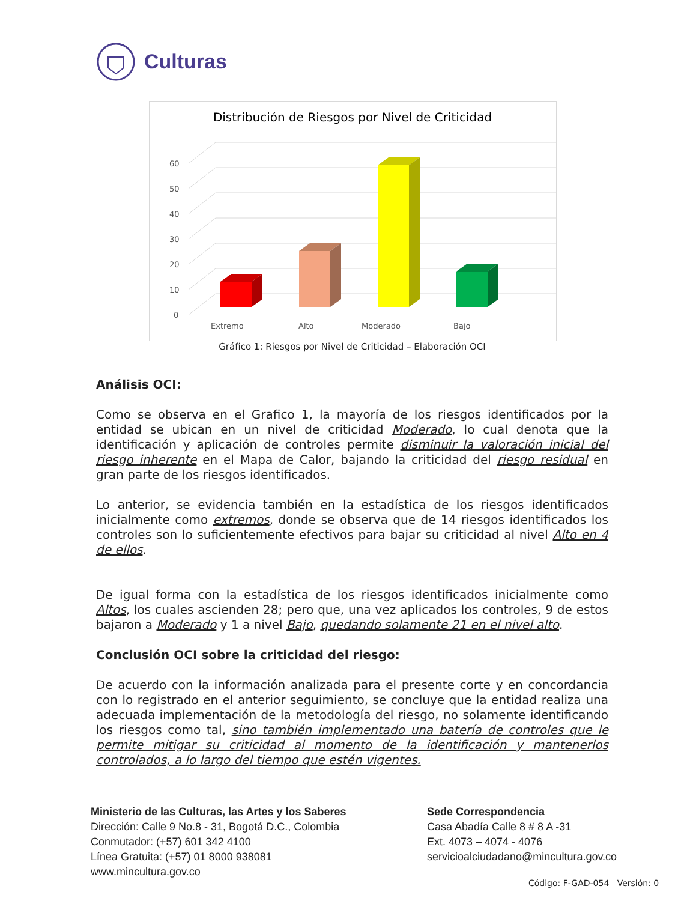Culturas
Distribución de Riesgos por Nivel de Criticidad
0
10
20
30
40
50
60
Extremo
Alto
Moderado
Bajo
Gráfico 1: Riesgos por Nivel de Criticidad – Elaboración OCI
Análisis OCI:
Como se observa en el Grafico 1, la mayoría de los riesgos identificados por la entidad se ubican en un nivel de criticidad Moderado, lo cual denota que la identificación y aplicación de controles permite disminuir la valoración inicial del riesgo inherente en el Mapa de Calor, bajando la criticidad del riesgo residual en gran parte de los riesgos identificados.
Lo anterior, se evidencia también en la estadística de los riesgos identificados inicialmente como extremos, donde se observa que de 14 riesgos identificados los controles son lo suficientemente efectivos para bajar su criticidad al nivel Alto en 4 de ellos.
De igual forma con la estadística de los riesgos identificados inicialmente como Altos, los cuales ascienden 28; pero que, una vez aplicados los controles, 9 de estos bajaron a Moderado y 1 a nivel Bajo, quedando solamente 21 en el nivel alto.
Conclusión OCI sobre la criticidad del riesgo:
De acuerdo con la información analizada para el presente corte y en concordancia con lo registrado en el anterior seguimiento, se concluye que la entidad realiza una adecuada implementación de la metodología del riesgo, no solamente identificando los riesgos como tal, sino también implementado una batería de controles que le permite mitigar su criticidad al momento de la identificación y mantenerlos controlados, a lo largo del tiempo que estén vigentes.
Ministerio de las Culturas, las Artes y los Saberes
Dirección: Calle 9 No.8 - 31, Bogotá D.C., Colombia
Conmutador: (+57) 601 342 4100
Línea Gratuita: (+57) 01 8000 938081
www.mincultura.gov.co
Sede Correspondencia
Casa Abadía Calle 8 # 8 A -31
Ext. 4073 – 4074 - 4076
servicioalciudadano@mincultura.gov.co
Código: F-GAD-054 Versión: 0